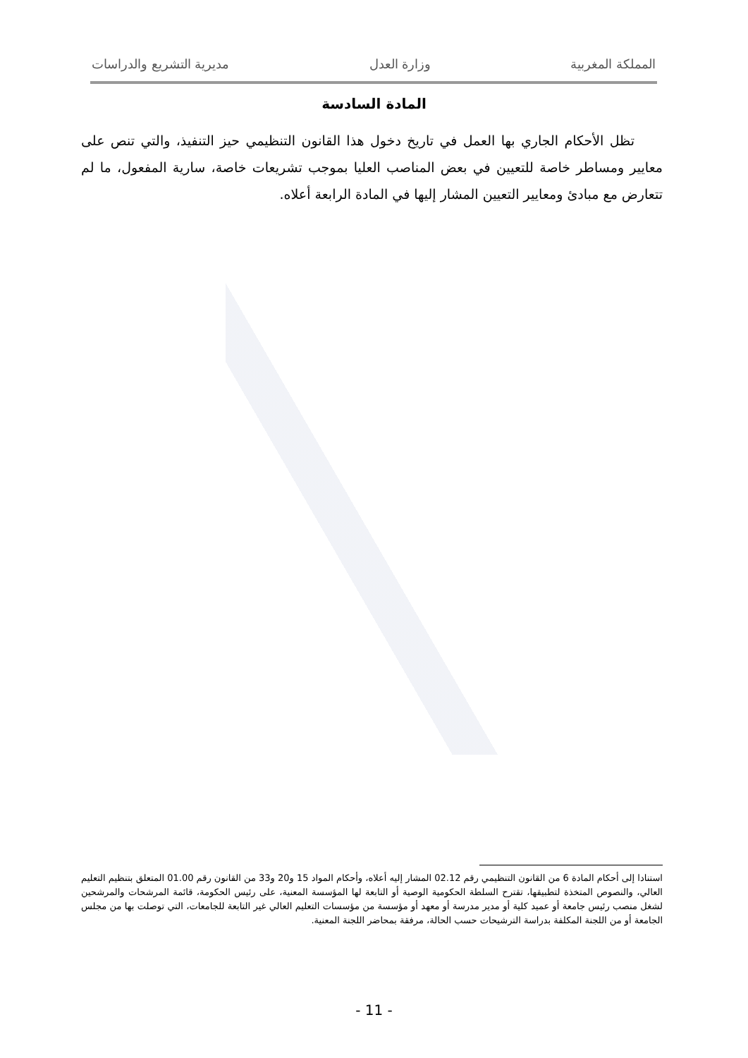المملكة المغربية وزارة العدل مديرية التشريع والدراسات
المادة السادسة
تظل الأحكام الجاري بها العمل في تاريخ دخول هذا القانون التنظيمي حيز التنفيذ، والتي تنص على معايير ومساطر خاصة للتعيين في بعض المناصب العليا بموجب تشريعات خاصة، سارية المفعول، ما لم تتعارض مع مبادئ ومعايير التعيين المشار إليها في المادة الرابعة أعلاه.
استنادا إلى أحكام المادة 6 من القانون التنظيمي رقم 02.12 المشار إليه أعلاه، وأحكام المواد 15 و20 و33 من القانون رقم 01.00 المتعلق بتنظيم التعليم العالي، والنصوص المتخذة لتطبيقها، تقترح السلطة الحكومية الوصية أو التابعة لها المؤسسة المعنية، على رئيس الحكومة، قائمة المرشحات والمرشحين لشغل منصب رئيس جامعة أو عميد كلية أو مدير مدرسة أو معهد أو مؤسسة من مؤسسات التعليم العالي غير التابعة للجامعات، التي توصلت بها من مجلس الجامعة أو من اللجنة المكلفة بدراسة الترشيحات حسب الحالة، مرفقة بمحاضر اللجنة المعنية.
- 11 -